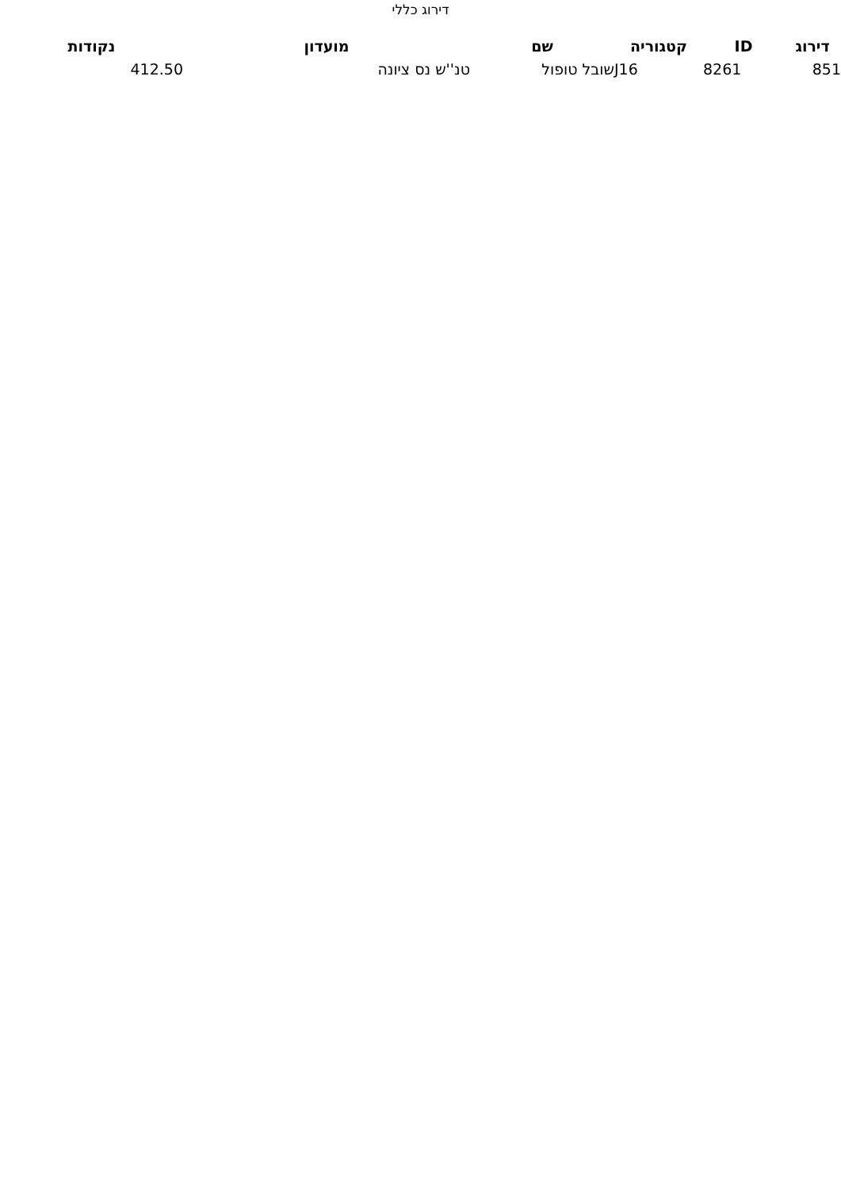דירוג כללי
| דירוג | ID | קטגוריה | שם | מועדון | נקודות |
| --- | --- | --- | --- | --- | --- |
| 851 | 8261 | J16 | שובל טופול | טנ''ש נס ציונה | 412.50 |